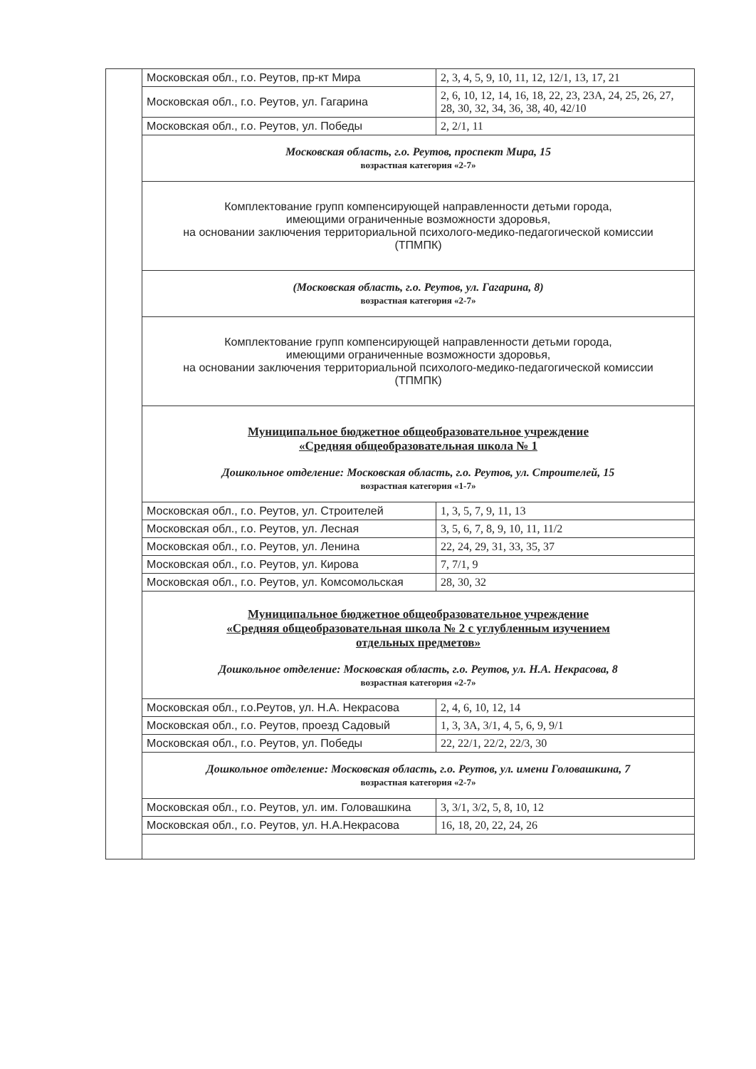| | Московская обл., г.о. Реутов, пр-кт Мира | 2, 3, 4, 5, 9, 10, 11, 12, 12/1, 13, 17, 21 |
| | Московская обл., г.о. Реутов, ул. Гагарина | 2, 6, 10, 12, 14, 16, 18, 22, 23, 23А, 24, 25, 26, 27, 28, 30, 32, 34, 36, 38, 40, 42/10 |
| | Московская обл., г.о. Реутов, ул. Победы | 2, 2/1, 11 |
| | Московская область, г.о. Реутов, проспект Мира, 15 возрастная категория «2-7» | |
| | Комплектование групп компенсирующей направленности детьми города, имеющими ограниченные возможности здоровья, на основании заключения территориальной психолого-медико-педагогической комиссии (ТПМПК) | |
| | (Московская область, г.о. Реутов, ул. Гагарина, 8) возрастная категория «2-7» | |
| | Комплектование групп компенсирующей направленности детьми города, имеющими ограниченные возможности здоровья, на основании заключения территориальной психолого-медико-педагогической комиссии (ТПМПК) | |
| | Муниципальное бюджетное общеобразовательное учреждение «Средняя общеобразовательная школа № 1 Дошкольное отделение: Московская область, г.о. Реутов, ул. Строителей, 15 возрастная категория «1-7» | |
| | Московская обл., г.о. Реутов, ул. Строителей | 1, 3, 5, 7, 9, 11, 13 |
| | Московская обл., г.о. Реутов, ул. Лесная | 3, 5, 6, 7, 8, 9, 10, 11, 11/2 |
| | Московская обл., г.о. Реутов, ул. Ленина | 22, 24, 29, 31, 33, 35, 37 |
| | Московская обл., г.о. Реутов, ул. Кирова | 7, 7/1, 9 |
| | Московская обл., г.о. Реутов, ул. Комсомольская | 28, 30, 32 |
| | Муниципальное бюджетное общеобразовательное учреждение «Средняя общеобразовательная школа № 2 с углубленным изучением отдельных предметов» Дошкольное отделение: Московская область, г.о. Реутов, ул. Н.А. Некрасова, 8 возрастная категория «2-7» | |
| | Московская обл., г.о.Реутов, ул. Н.А. Некрасова | 2, 4, 6, 10, 12, 14 |
| | Московская обл., г.о. Реутов, проезд Садовый | 1, 3, 3А, 3/1, 4, 5, 6, 9, 9/1 |
| | Московская обл., г.о. Реутов, ул. Победы | 22, 22/1, 22/2, 22/3, 30 |
| | Дошкольное отделение: Московская область, г.о. Реутов, ул. имени Головашкина, 7 возрастная категория «2-7» | |
| | Московская обл., г.о. Реутов, ул. им. Головашкина | 3, 3/1, 3/2, 5, 8, 10, 12 |
| | Московская обл., г.о. Реутов, ул. Н.А.Некрасова | 16, 18, 20, 22, 24, 26 |